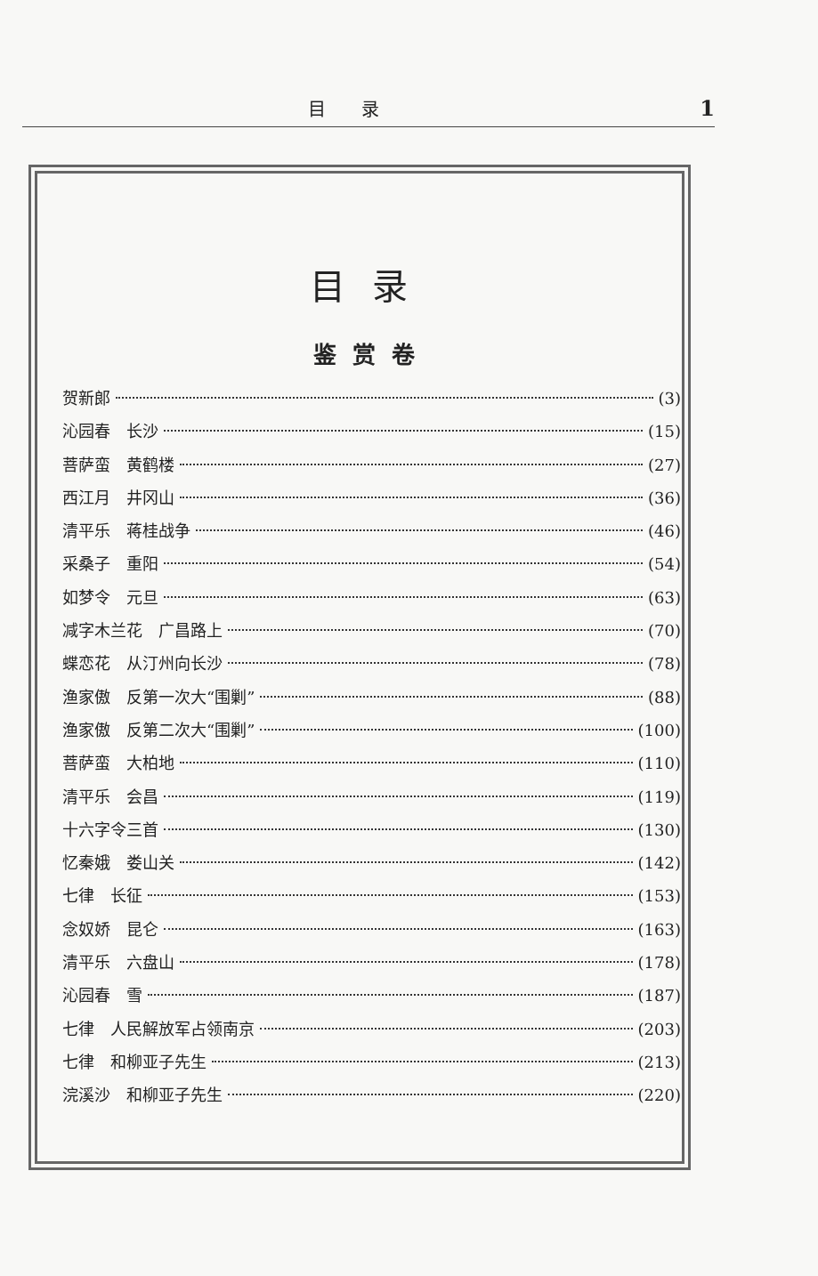目录 1
目录
鉴赏卷
贺新郎 (3)
沁园春　长沙 (15)
菩萨蛮　黄鹤楼 (27)
西江月　井冈山 (36)
清平乐　蒋桂战争 (46)
采桑子　重阳 (54)
如梦令　元旦 (63)
减字木兰花　广昌路上 (70)
蝶恋花　从汀州向长沙 (78)
渔家傲　反第一次大“围剿” (88)
渔家傲　反第二次大“围剿” (100)
菩萨蛮　大柏地 (110)
清平乐　会昌 (119)
十六字令三首 (130)
忆秦娥　娄山关 (142)
七律　长征 (153)
念奴娇　昆仑 (163)
清平乐　六盘山 (178)
沁园春　雪 (187)
七律　人民解放军占领南京 (203)
七律　和柳亚子先生 (213)
浣溪沙　和柳亚子先生 (220)